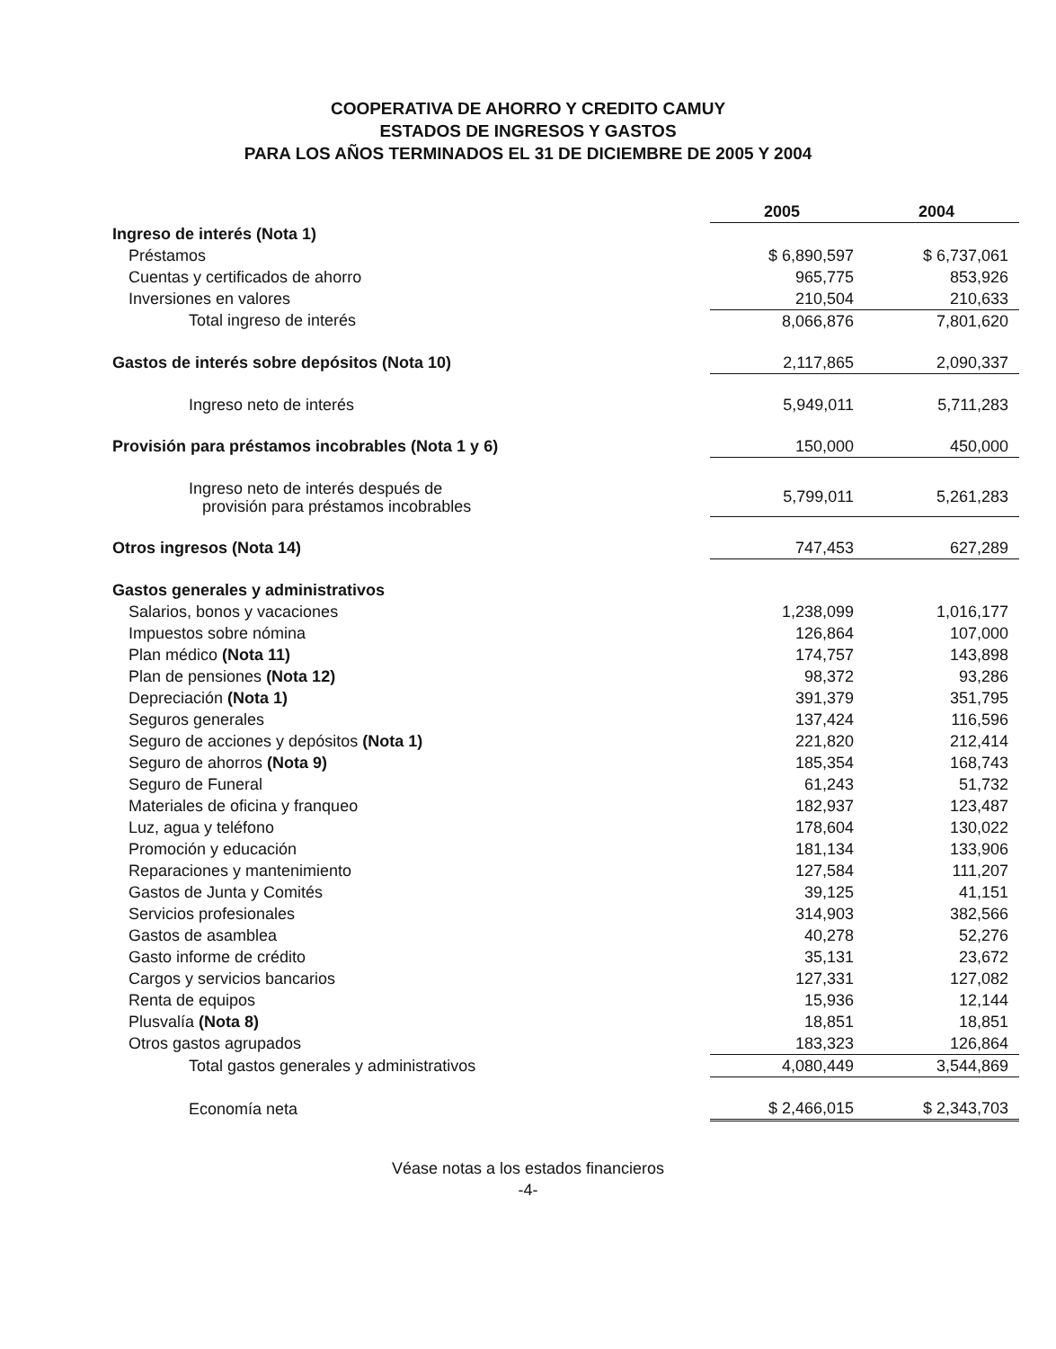COOPERATIVA DE AHORRO Y CREDITO CAMUY
ESTADOS DE INGRESOS Y GASTOS
PARA LOS AÑOS TERMINADOS EL 31 DE DICIEMBRE DE 2005 Y 2004
| | 2005 | 2004 |
| Ingreso de interés (Nota 1) | | |
| Préstamos | $ 6,890,597 | $ 6,737,061 |
| Cuentas y certificados de ahorro | 965,775 | 853,926 |
| Inversiones en valores | 210,504 | 210,633 |
| Total ingreso de interés | 8,066,876 | 7,801,620 |
| Gastos de interés sobre depósitos (Nota 10) | 2,117,865 | 2,090,337 |
| Ingreso neto de interés | 5,949,011 | 5,711,283 |
| Provisión para préstamos incobrables (Nota 1 y 6) | 150,000 | 450,000 |
| Ingreso neto de interés después de provisión para préstamos incobrables | 5,799,011 | 5,261,283 |
| Otros ingresos (Nota 14) | 747,453 | 627,289 |
| Gastos generales y administrativos | | |
| Salarios, bonos y vacaciones | 1,238,099 | 1,016,177 |
| Impuestos sobre nómina | 126,864 | 107,000 |
| Plan médico (Nota 11) | 174,757 | 143,898 |
| Plan de pensiones (Nota 12) | 98,372 | 93,286 |
| Depreciación (Nota 1) | 391,379 | 351,795 |
| Seguros generales | 137,424 | 116,596 |
| Seguro de acciones y depósitos (Nota 1) | 221,820 | 212,414 |
| Seguro de ahorros (Nota 9) | 185,354 | 168,743 |
| Seguro de Funeral | 61,243 | 51,732 |
| Materiales de oficina y franqueo | 182,937 | 123,487 |
| Luz, agua y teléfono | 178,604 | 130,022 |
| Promoción y educación | 181,134 | 133,906 |
| Reparaciones y mantenimiento | 127,584 | 111,207 |
| Gastos de Junta y Comités | 39,125 | 41,151 |
| Servicios profesionales | 314,903 | 382,566 |
| Gastos de asamblea | 40,278 | 52,276 |
| Gasto informe de crédito | 35,131 | 23,672 |
| Cargos y servicios bancarios | 127,331 | 127,082 |
| Renta de equipos | 15,936 | 12,144 |
| Plusvalía (Nota 8) | 18,851 | 18,851 |
| Otros gastos agrupados | 183,323 | 126,864 |
| Total gastos generales y administrativos | 4,080,449 | 3,544,869 |
| Economía neta | $ 2,466,015 | $ 2,343,703 |
Véase notas a los estados financieros
-4-